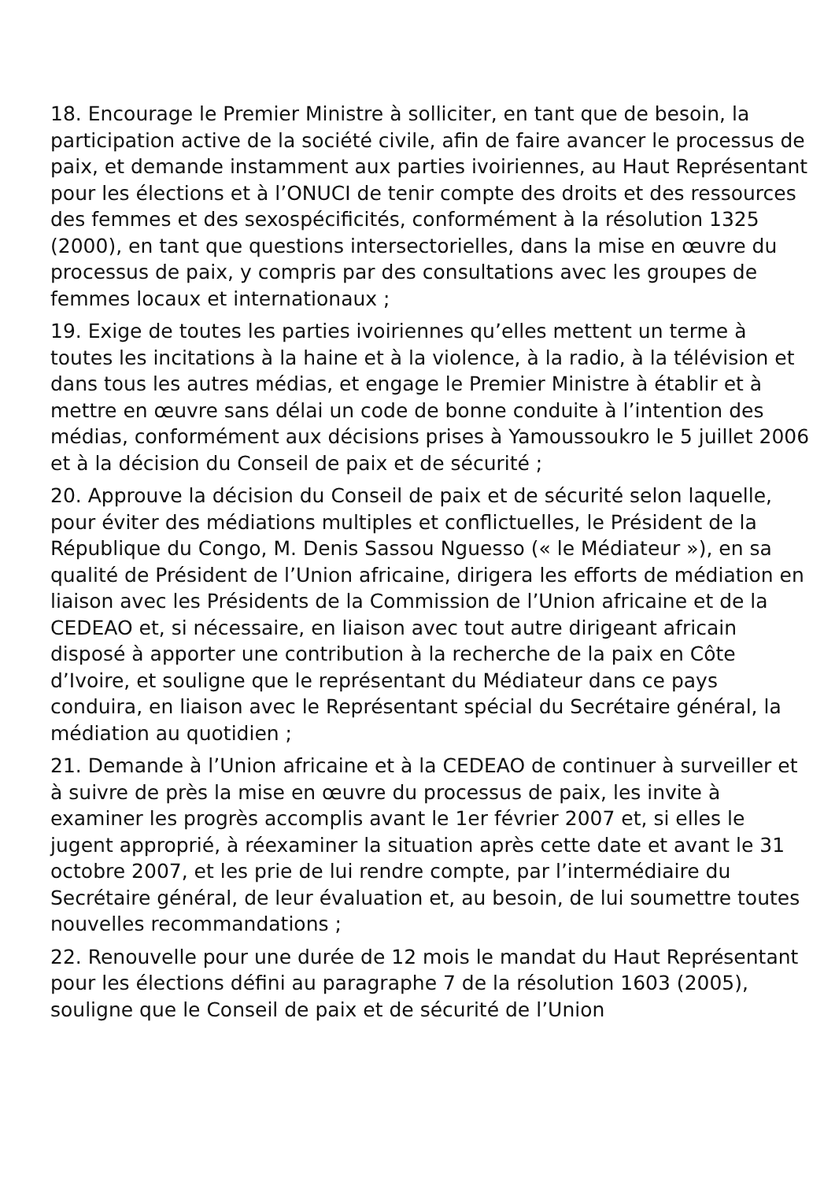18. Encourage le Premier Ministre à solliciter, en tant que de besoin, la participation active de la société civile, afin de faire avancer le processus de paix, et demande instamment aux parties ivoiriennes, au Haut Représentant pour les élections et à l’ONUCI de tenir compte des droits et des ressources des femmes et des sexospécificités, conformément à la résolution 1325 (2000), en tant que questions intersectorielles, dans la mise en œuvre du processus de paix, y compris par des consultations avec les groupes de femmes locaux et internationaux ;
19. Exige de toutes les parties ivoiriennes qu’elles mettent un terme à toutes les incitations à la haine et à la violence, à la radio, à la télévision et dans tous les autres médias, et engage le Premier Ministre à établir et à mettre en œuvre sans délai un code de bonne conduite à l’intention des médias, conformément aux décisions prises à Yamoussoukro le 5 juillet 2006 et à la décision du Conseil de paix et de sécurité ;
20. Approuve la décision du Conseil de paix et de sécurité selon laquelle, pour éviter des médiations multiples et conflictuelles, le Président de la République du Congo, M. Denis Sassou Nguesso (« le Médiateur »), en sa qualité de Président de l’Union africaine, dirigera les efforts de médiation en liaison avec les Présidents de la Commission de l’Union africaine et de la CEDEAO et, si nécessaire, en liaison avec tout autre dirigeant africain disposé à apporter une contribution à la recherche de la paix en Côte d’Ivoire, et souligne que le représentant du Médiateur dans ce pays conduira, en liaison avec le Représentant spécial du Secrétaire général, la médiation au quotidien ;
21. Demande à l’Union africaine et à la CEDEAO de continuer à surveiller et à suivre de près la mise en œuvre du processus de paix, les invite à examiner les progrès accomplis avant le 1er février 2007 et, si elles le jugent approprié, à réexaminer la situation après cette date et avant le 31 octobre 2007, et les prie de lui rendre compte, par l’intermédiaire du Secrétaire général, de leur évaluation et, au besoin, de lui soumettre toutes nouvelles recommandations ;
22. Renouvelle pour une durée de 12 mois le mandat du Haut Représentant pour les élections défini au paragraphe 7 de la résolution 1603 (2005), souligne que le Conseil de paix et de sécurité de l’Union